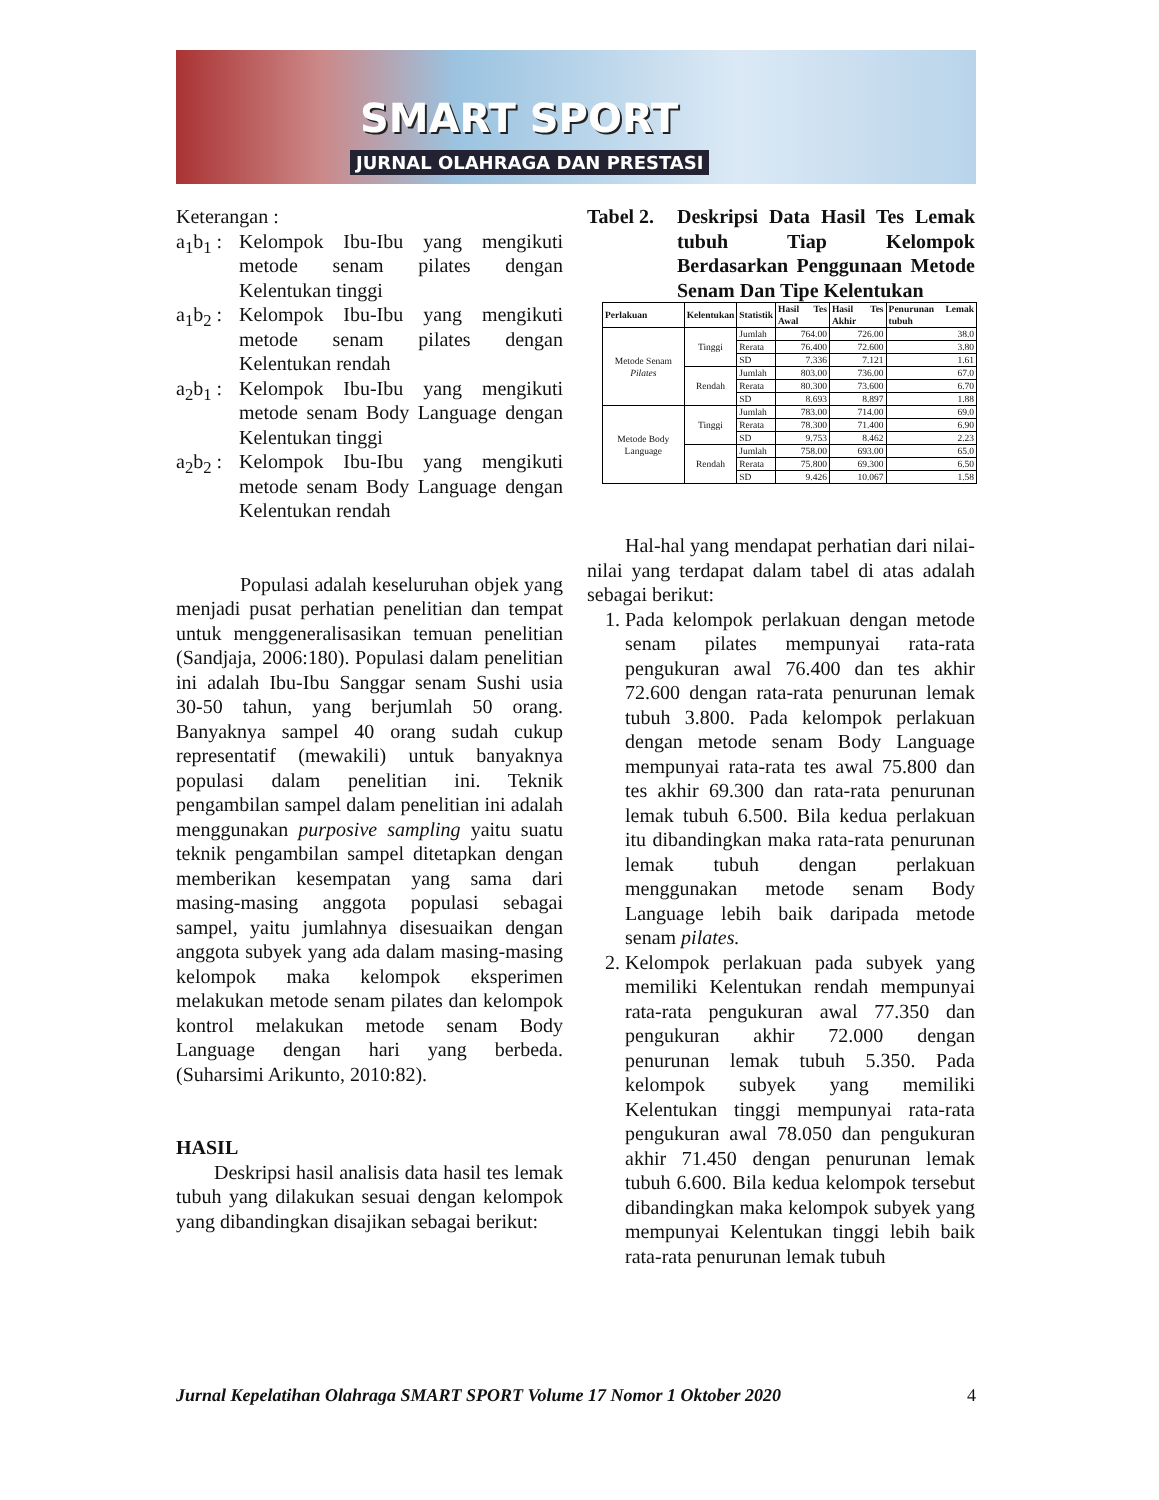SMART SPORT
JURNAL OLAHRAGA DAN PRESTASI
Keterangan :
a<sub>1</sub>b<sub>1</sub> :
Kelompok Ibu-Ibu yang mengikuti metode senam pilates dengan Kelentukan tinggi
a<sub>1</sub>b<sub>2</sub> :
Kelompok Ibu-Ibu yang mengikuti metode senam pilates dengan Kelentukan rendah
a<sub>2</sub>b<sub>1</sub> :
Kelompok Ibu-Ibu yang mengikuti metode senam Body Language dengan Kelentukan tinggi
a<sub>2</sub>b<sub>2</sub> :
Kelompok Ibu-Ibu yang mengikuti metode senam Body Language dengan Kelentukan rendah
Populasi adalah keseluruhan objek yang menjadi pusat perhatian penelitian dan tempat untuk menggeneralisasikan temuan penelitian (Sandjaja, 2006:180). Populasi dalam penelitian ini adalah Ibu-Ibu Sanggar senam Sushi usia 30-50 tahun, yang berjumlah 50 orang. Banyaknya sampel 40 orang sudah cukup representatif (mewakili) untuk banyaknya populasi dalam penelitian ini. Teknik pengambilan sampel dalam penelitian ini adalah menggunakan purposive sampling yaitu suatu teknik pengambilan sampel ditetapkan dengan memberikan kesempatan yang sama dari masing-masing anggota populasi sebagai sampel, yaitu jumlahnya disesuaikan dengan anggota subyek yang ada dalam masing-masing kelompok maka kelompok eksperimen melakukan metode senam pilates dan kelompok kontrol melakukan metode senam Body Language dengan hari yang berbeda. (Suharsimi Arikunto, 2010:82).
HASIL
Deskripsi hasil analisis data hasil tes lemak tubuh yang dilakukan sesuai dengan kelompok yang dibandingkan disajikan sebagai berikut:
Tabel 2.
Deskripsi Data Hasil Tes Lemak tubuh Tiap Kelompok Berdasarkan Penggunaan Metode Senam Dan Tipe Kelentukan
| Perlakuan | Kelentukan | Statistik | Hasil Tes Awal | Hasil Tes Akhir | Penurunan Lemak tubuh |
| --- | --- | --- | --- | --- | --- |
| Metode Senam Pilates | Tinggi | Jumlah | 764.00 | 726.00 | 38.0 |
| | | Rerata | 76.400 | 72.600 | 3.80 |
| | | SD | 7.336 | 7.121 | 1.61 |
| | Rendah | Jumlah | 803.00 | 736.00 | 67.0 |
| | | Rerata | 80.300 | 73.600 | 6.70 |
| | | SD | 8.693 | 8.897 | 1.88 |
| Metode Body Language | Tinggi | Jumlah | 783.00 | 714.00 | 69.0 |
| | | Rerata | 78.300 | 71.400 | 6.90 |
| | | SD | 9.753 | 8.462 | 2.23 |
| | Rendah | Jumlah | 758.00 | 693.00 | 65.0 |
| | | Rerata | 75.800 | 69.300 | 6.50 |
| | | SD | 9.426 | 10.067 | 1.58 |
Hal-hal yang mendapat perhatian dari nilai-nilai yang terdapat dalam tabel di atas adalah sebagai berikut:
1. Pada kelompok perlakuan dengan metode senam pilates mempunyai rata-rata pengukuran awal 76.400 dan tes akhir 72.600 dengan rata-rata penurunan lemak tubuh 3.800. Pada kelompok perlakuan dengan metode senam Body Language mempunyai rata-rata tes awal 75.800 dan tes akhir 69.300 dan rata-rata penurunan lemak tubuh 6.500. Bila kedua perlakuan itu dibandingkan maka rata-rata penurunan lemak tubuh dengan perlakuan menggunakan metode senam Body Language lebih baik daripada metode senam pilates.
2. Kelompok perlakuan pada subyek yang memiliki Kelentukan rendah mempunyai rata-rata pengukuran awal 77.350 dan pengukuran akhir 72.000 dengan penurunan lemak tubuh 5.350. Pada kelompok subyek yang memiliki Kelentukan tinggi mempunyai rata-rata pengukuran awal 78.050 dan pengukuran akhir 71.450 dengan penurunan lemak tubuh 6.600. Bila kedua kelompok tersebut dibandingkan maka kelompok subyek yang mempunyai Kelentukan tinggi lebih baik rata-rata penurunan lemak tubuh
Jurnal Kepelatihan Olahraga SMART SPORT Volume 17 Nomor 1 Oktober 2020 4